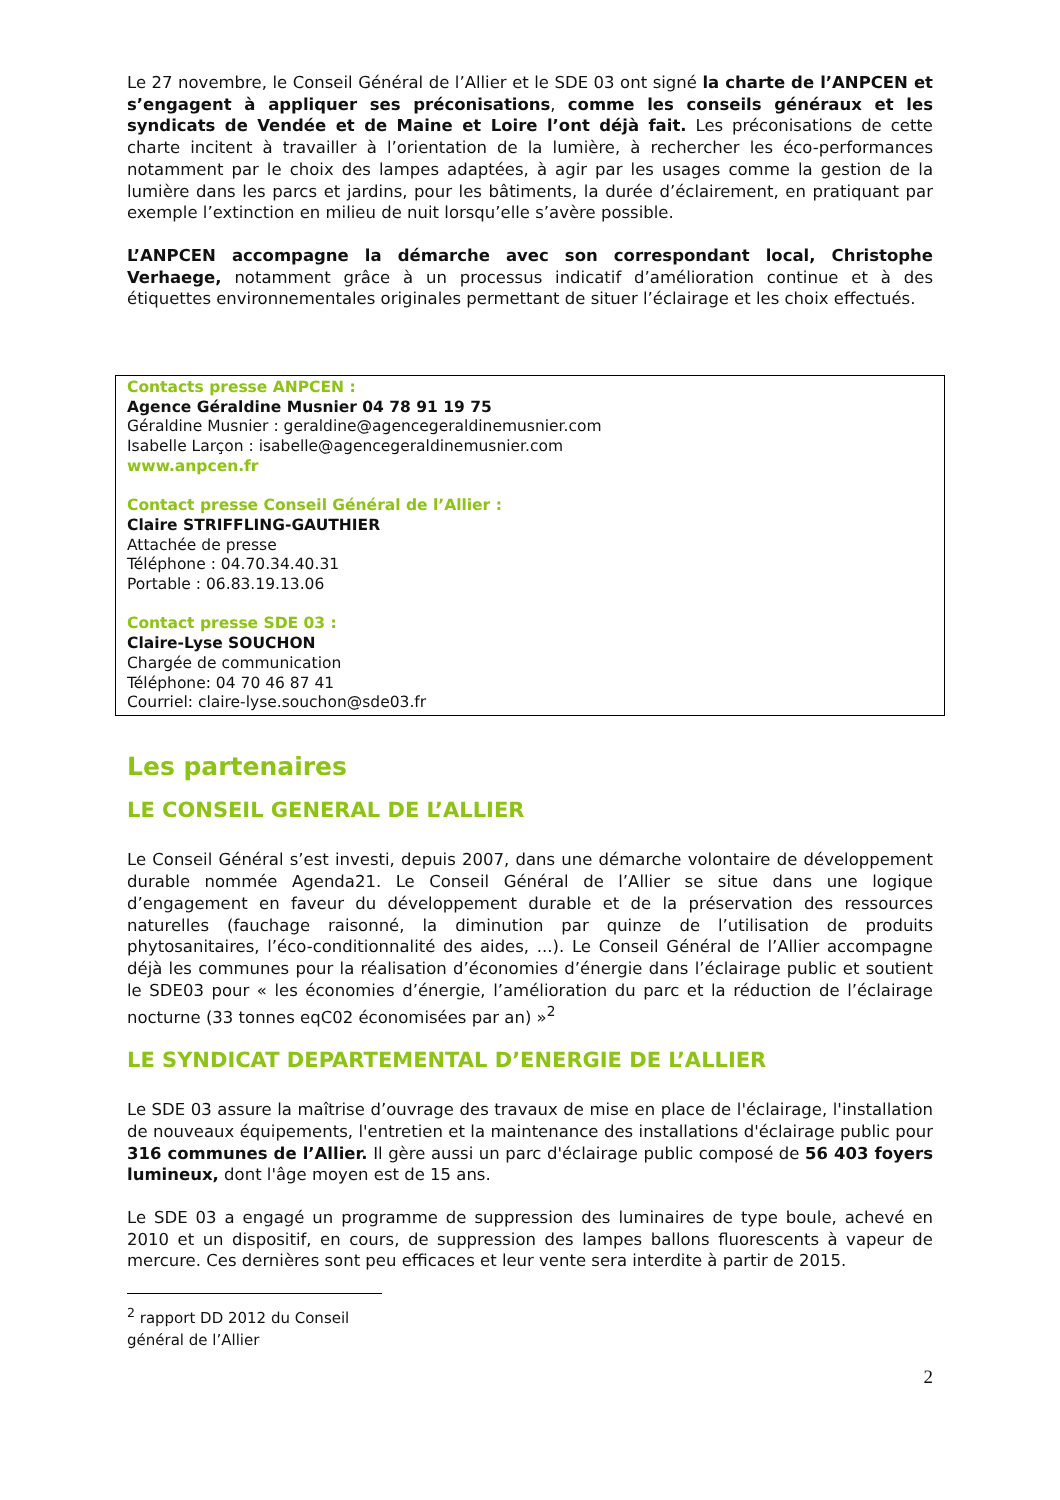Le 27 novembre, le Conseil Général de l’Allier et le SDE 03 ont signé la charte de l’ANPCEN et s’engagent à appliquer ses préconisations, comme les conseils généraux et les syndicats de Vendée et de Maine et Loire l’ont déjà fait. Les préconisations de cette charte incitent à travailler à l’orientation de la lumière, à rechercher les éco-performances notamment par le choix des lampes adaptées, à agir par les usages comme la gestion de la lumière dans les parcs et jardins, pour les bâtiments, la durée d’éclairement, en pratiquant par exemple l’extinction en milieu de nuit lorsqu’elle s’avère possible.
L’ANPCEN accompagne la démarche avec son correspondant local, Christophe Verhaege, notamment grâce à un processus indicatif d’amélioration continue et à des étiquettes environnementales originales permettant de situer l’éclairage et les choix effectués.
Contacts presse ANPCEN :
Agence Géraldine Musnier 04 78 91 19 75
Géraldine Musnier : geraldine@agencegeraldinemusnier.com
Isabelle Larçon : isabelle@agencegeraldinemusnier.com
www.anpcen.fr
Contact presse Conseil Général de l’Allier :
Claire STRIFFLING-GAUTHIER
Attachée de presse
Téléphone : 04.70.34.40.31
Portable : 06.83.19.13.06
Contact presse SDE 03 :
Claire-Lyse SOUCHON
Chargée de communication
Téléphone: 04 70 46 87 41
Courriel: claire-lyse.souchon@sde03.fr
Les partenaires
LE CONSEIL GENERAL DE L’ALLIER
Le Conseil Général s’est investi, depuis 2007, dans une démarche volontaire de développement durable nommée Agenda21. Le Conseil Général de l’Allier se situe dans une logique d’engagement en faveur du développement durable et de la préservation des ressources naturelles (fauchage raisonné, la diminution par quinze de l’utilisation de produits phytosanitaires, l’éco-conditionnalité des aides, ...). Le Conseil Général de l’Allier accompagne déjà les communes pour la réalisation d’économies d’énergie dans l’éclairage public et soutient le SDE03 pour « les économies d’énergie, l’amélioration du parc et la réduction de l’éclairage nocturne (33 tonnes eqC02 économisées par an) »<sup>2</sup>
LE SYNDICAT DEPARTEMENTAL D’ENERGIE DE L’ALLIER
Le SDE 03 assure la maîtrise d’ouvrage des travaux de mise en place de l'éclairage, l'installation de nouveaux équipements, l'entretien et la maintenance des installations d'éclairage public pour 316 communes de l’Allier. Il gère aussi un parc d'éclairage public composé de 56 403 foyers lumineux, dont l'âge moyen est de 15 ans.
Le SDE 03 a engagé un programme de suppression des luminaires de type boule, achevé en 2010 et un dispositif, en cours, de suppression des lampes ballons fluorescents à vapeur de mercure. Ces dernières sont peu efficaces et leur vente sera interdite à partir de 2015.
<sup>2</sup> rapport DD 2012 du Conseil général de l’Allier
2